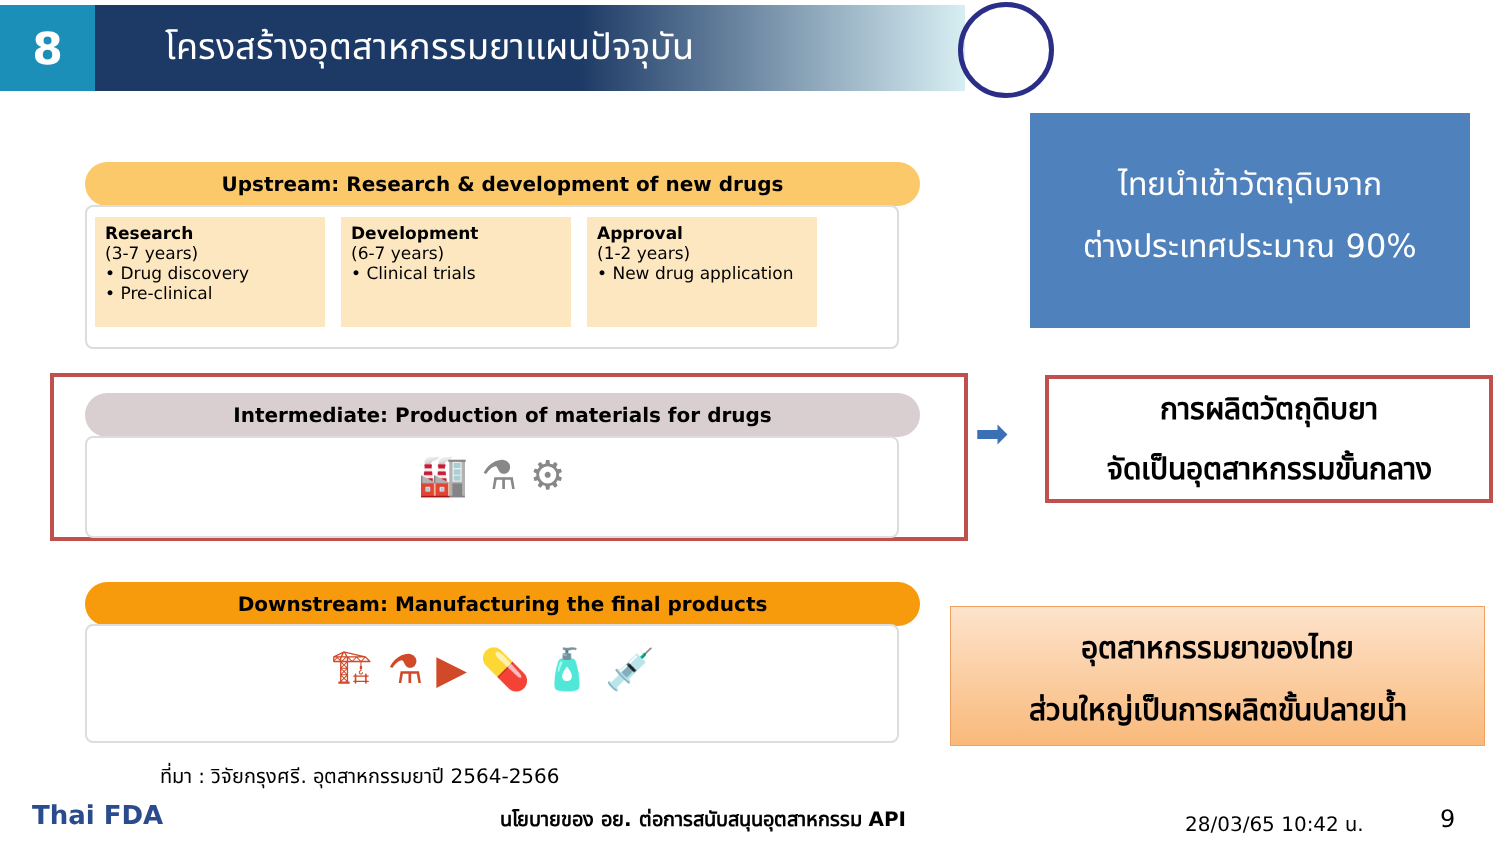8
โครงสร้างอุตสาหกรรมยาแผนปัจจุบัน
Upstream: Research & development of new drugs
Research
(3-7 years)
• Drug discovery
• Pre-clinical
Development
(6-7 years)
• Clinical trials
Approval
(1-2 years)
• New drug application
Intermediate: Production of materials for drugs
🏭 ⚗ ⚙
Downstream: Manufacturing the final products
🏗 ⚗ ▶ 💊 🧴 💉
ที่มา : วิจัยกรุงศรี. อุตสาหกรรมยาปี 2564-2566
ไทยนำเข้าวัตถุดิบจาก
ต่างประเทศประมาณ 90%
➡
การผลิตวัตถุดิบยา
จัดเป็นอุตสาหกรรมขั้นกลาง
อุตสาหกรรมยาของไทย
ส่วนใหญ่เป็นการผลิตขั้นปลายน้ำ
Thai FDA
นโยบายของ อย. ต่อการสนับสนุนอุตสาหกรรม API
28/03/65 10:42 น. 9